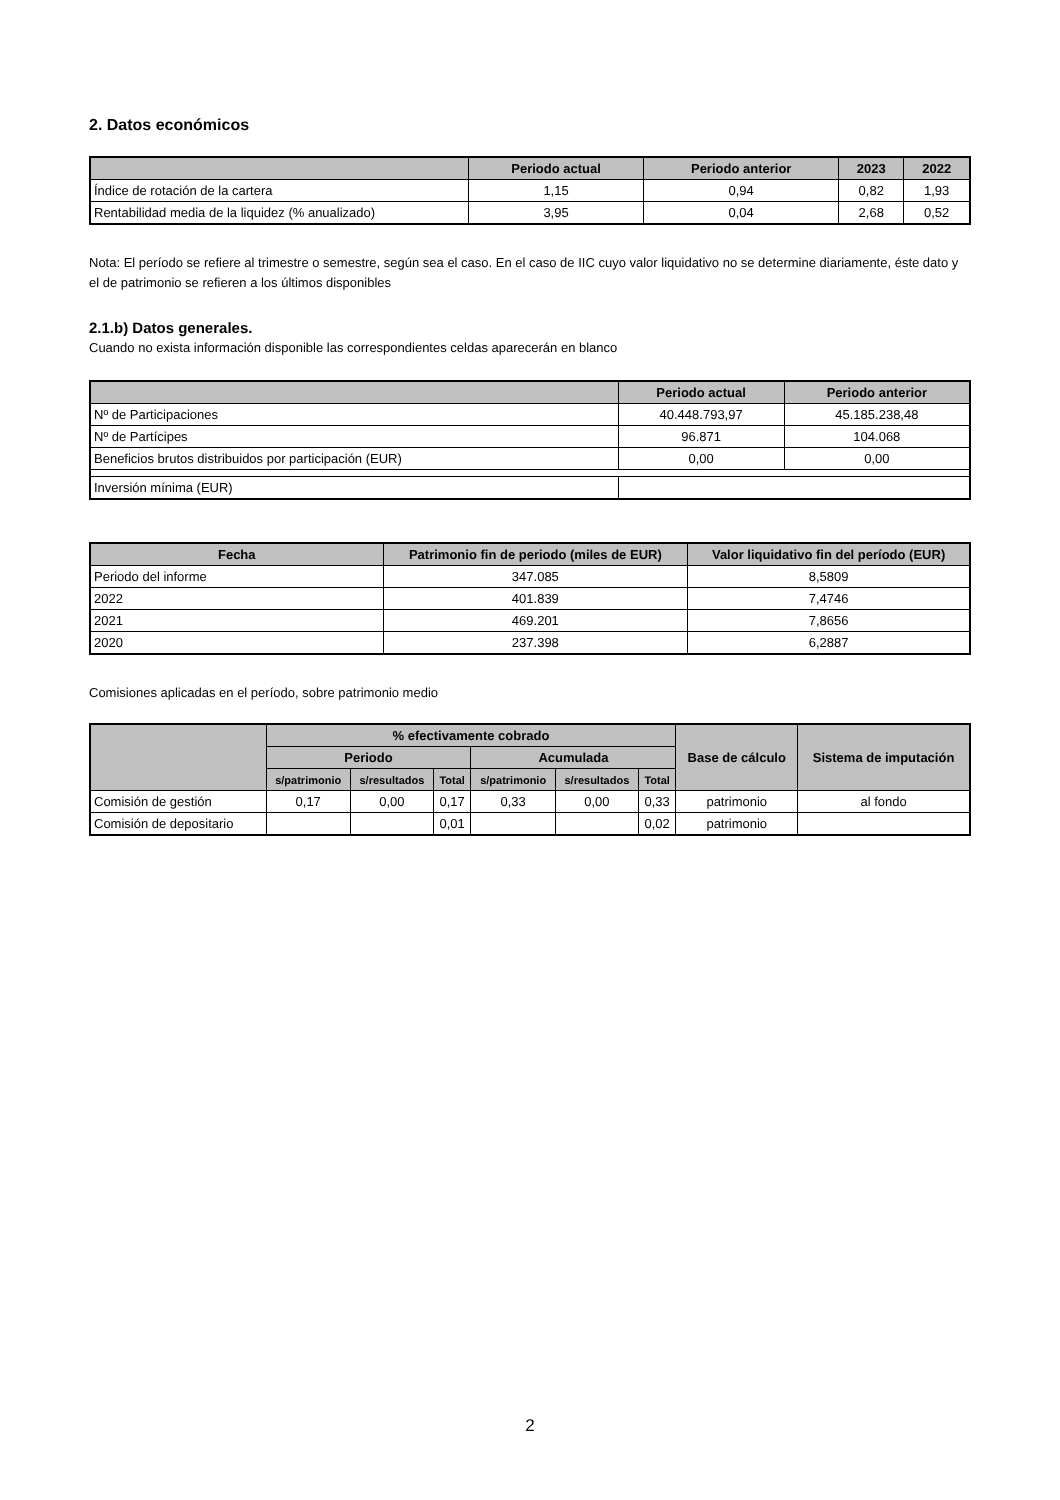2. Datos económicos
| | Periodo actual | Periodo anterior | 2023 | 2022 |
| --- | --- | --- | --- | --- |
| Índice de rotación de la cartera | 1,15 | 0,94 | 0,82 | 1,93 |
| Rentabilidad media de la liquidez (% anualizado) | 3,95 | 0,04 | 2,68 | 0,52 |
Nota: El período se refiere al trimestre o semestre, según sea el caso. En el caso de IIC cuyo valor liquidativo no se determine diariamente, éste dato y el de patrimonio se refieren a los últimos disponibles
2.1.b) Datos generales.
Cuando no exista información disponible las correspondientes celdas aparecerán en blanco
| | Periodo actual | Periodo anterior |
| --- | --- | --- |
| Nº de Participaciones | 40.448.793,97 | 45.185.238,48 |
| Nº de Partícipes | 96.871 | 104.068 |
| Beneficios brutos distribuidos por participación (EUR) | 0,00 | 0,00 |
| Inversión mínima (EUR) | | |
| Fecha | Patrimonio fin de periodo (miles de EUR) | Valor liquidativo fin del período (EUR) |
| --- | --- | --- |
| Periodo del informe | 347.085 | 8,5809 |
| 2022 | 401.839 | 7,4746 |
| 2021 | 469.201 | 7,8656 |
| 2020 | 237.398 | 6,2887 |
Comisiones aplicadas en el período, sobre patrimonio medio
| | % efectivamente cobrado | | | | | | Base de cálculo | Sistema de imputación |
| --- | --- | --- | --- | --- | --- | --- | --- | --- |
| | Periodo | | | Acumulada | | | | |
| | s/patrimonio | s/resultados | Total | s/patrimonio | s/resultados | Total | | |
| Comisión de gestión | 0,17 | 0,00 | 0,17 | 0,33 | 0,00 | 0,33 | patrimonio | al fondo |
| Comisión de depositario | | | 0,01 | | | 0,02 | patrimonio | |
2